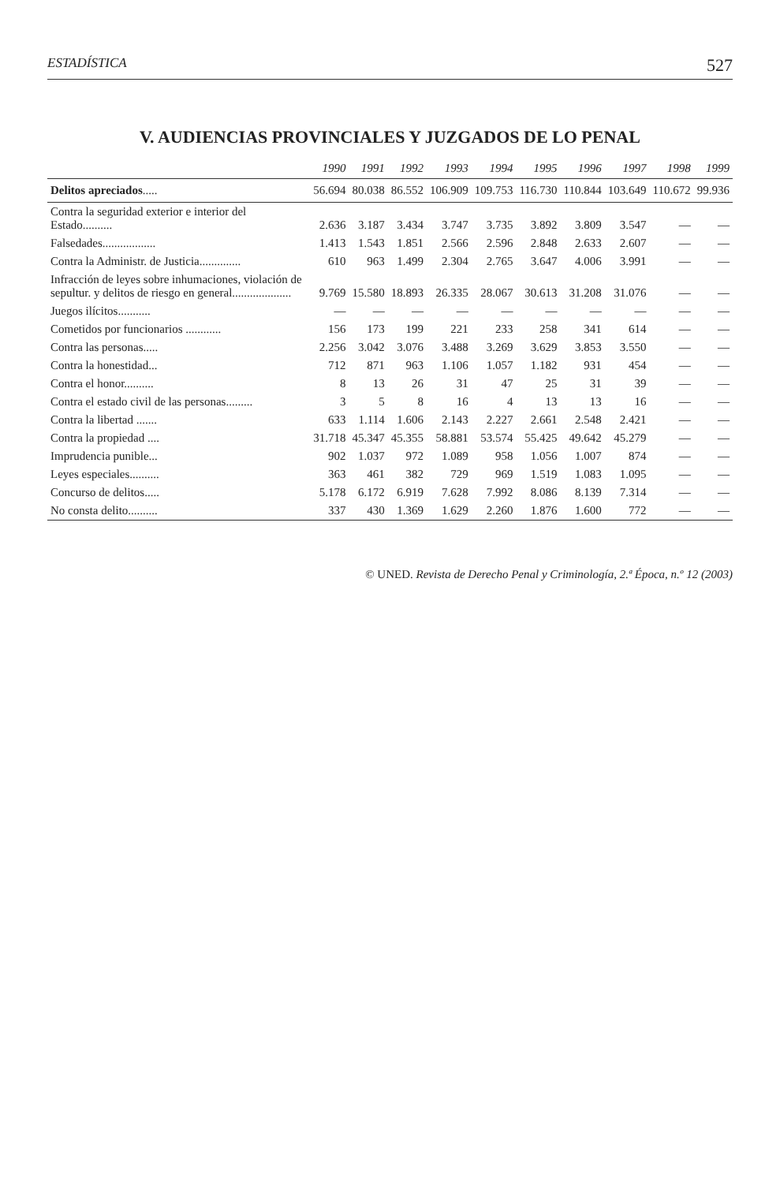ESTADÍSTICA 527
V. AUDIENCIAS PROVINCIALES Y JUZGADOS DE LO PENAL
| | 1990 | 1991 | 1992 | 1993 | 1994 | 1995 | 1996 | 1997 | 1998 | 1999 |
| --- | --- | --- | --- | --- | --- | --- | --- | --- | --- | --- |
| Delitos apreciados ..... | 56.694 | 80.038 | 86.552 | 106.909 | 109.753 | 116.730 | 110.844 | 103.649 | 110.672 | 99.936 |
| Contra la seguridad exterior e interior del Estado.......... | 2.636 | 3.187 | 3.434 | 3.747 | 3.735 | 3.892 | 3.809 | 3.547 | — | — |
| Falsedades.................. | 1.413 | 1.543 | 1.851 | 2.566 | 2.596 | 2.848 | 2.633 | 2.607 | — | — |
| Contra la Administr. de Justicia.............. | 610 | 963 | 1.499 | 2.304 | 2.765 | 3.647 | 4.006 | 3.991 | — | — |
| Infracción de leyes sobre inhumaciones, violación de sepultur. y delitos de riesgo en general.................... | 9.769 | 15.580 | 18.893 | 26.335 | 28.067 | 30.613 | 31.208 | 31.076 | — | — |
| Juegos ilícitos........... | — | — | — | — | — | — | — | — | — | — |
| Cometidos por funcionarios ............ | 156 | 173 | 199 | 221 | 233 | 258 | 341 | 614 | — | — |
| Contra las personas..... | 2.256 | 3.042 | 3.076 | 3.488 | 3.269 | 3.629 | 3.853 | 3.550 | — | — |
| Contra la honestidad... | 712 | 871 | 963 | 1.106 | 1.057 | 1.182 | 931 | 454 | — | — |
| Contra el honor.......... | 8 | 13 | 26 | 31 | 47 | 25 | 31 | 39 | — | — |
| Contra el estado civil de las personas......... | 3 | 5 | 8 | 16 | 4 | 13 | 13 | 16 | — | — |
| Contra la libertad ....... | 633 | 1.114 | 1.606 | 2.143 | 2.227 | 2.661 | 2.548 | 2.421 | — | — |
| Contra la propiedad .... | 31.718 | 45.347 | 45.355 | 58.881 | 53.574 | 55.425 | 49.642 | 45.279 | — | — |
| Imprudencia punible... | 902 | 1.037 | 972 | 1.089 | 958 | 1.056 | 1.007 | 874 | — | — |
| Leyes especiales.......... | 363 | 461 | 382 | 729 | 969 | 1.519 | 1.083 | 1.095 | — | — |
| Concurso de delitos..... | 5.178 | 6.172 | 6.919 | 7.628 | 7.992 | 8.086 | 8.139 | 7.314 | — | — |
| No consta delito.......... | 337 | 430 | 1.369 | 1.629 | 2.260 | 1.876 | 1.600 | 772 | — | — |
© UNED. Revista de Derecho Penal y Criminología, 2.ª Época, n.º 12 (2003)